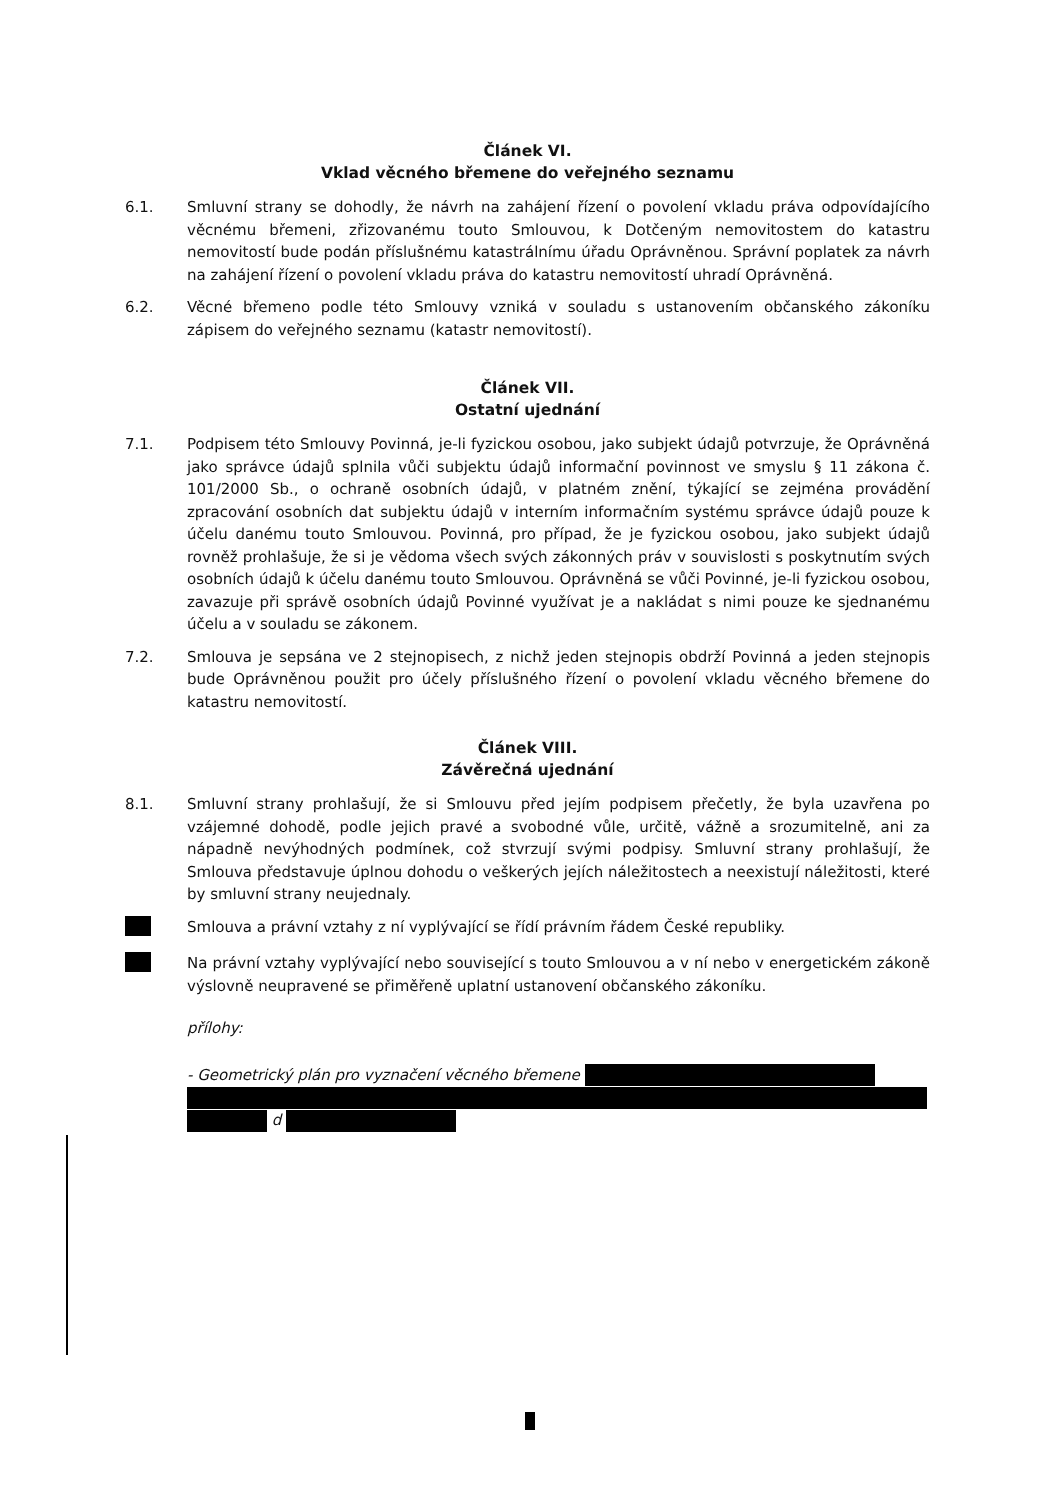Článek VI.
Vklad věcného břemene do veřejného seznamu
6.1. Smluvní strany se dohodly, že návrh na zahájení řízení o povolení vkladu práva odpovídajícího věcnému břemeni, zřizovanému touto Smlouvou, k Dotčeným nemovitostem do katastru nemovitostí bude podán příslušnému katastrálnímu úřadu Oprávněnou. Správní poplatek za návrh na zahájení řízení o povolení vkladu práva do katastru nemovitostí uhradí Oprávněná.
6.2. Věcné břemeno podle této Smlouvy vzniká v souladu s ustanovením občanského zákoníku zápisem do veřejného seznamu (katastr nemovitostí).
Článek VII.
Ostatní ujednání
7.1. Podpisem této Smlouvy Povinná, je-li fyzickou osobou, jako subjekt údajů potvrzuje, že Oprávněná jako správce údajů splnila vůči subjektu údajů informační povinnost ve smyslu § 11 zákona č. 101/2000 Sb., o ochraně osobních údajů, v platném znění, týkající se zejména provádění zpracování osobních dat subjektu údajů v interním informačním systému správce údajů pouze k účelu danému touto Smlouvou. Povinná, pro případ, že je fyzickou osobou, jako subjekt údajů rovněž prohlašuje, že si je vědoma všech svých zákonných práv v souvislosti s poskytnutím svých osobních údajů k účelu danému touto Smlouvou. Oprávněná se vůči Povinné, je-li fyzickou osobou, zavazuje při správě osobních údajů Povinné využívat je a nakládat s nimi pouze ke sjednanému účelu a v souladu se zákonem.
7.2. Smlouva je sepsána ve 2 stejnopisech, z nichž jeden stejnopis obdrží Povinná a jeden stejnopis bude Oprávněnou použit pro účely příslušného řízení o povolení vkladu věcného břemene do katastru nemovitostí.
Článek VIII.
Závěrečná ujednání
8.1. Smluvní strany prohlašují, že si Smlouvu před jejím podpisem přečetly, že byla uzavřena po vzájemné dohodě, podle jejich pravé a svobodné vůle, určitě, vážně a srozumitelně, ani za nápadně nevýhodných podmínek, což stvrzují svými podpisy. Smluvní strany prohlašují, že Smlouva představuje úplnou dohodu o veškerých jejích náležitostech a neexistují náležitosti, které by smluvní strany neujednaly.
Smlouva a právní vztahy z ní vyplývající se řídí právním řádem České republiky.
Na právní vztahy vyplývající nebo související s touto Smlouvou a v ní nebo v energetickém zákoně výslovně neupravené se přiměřeně uplatní ustanovení občanského zákoníku.
přílohy:
- Geometrický plán pro vyznačení věcného břemene
d